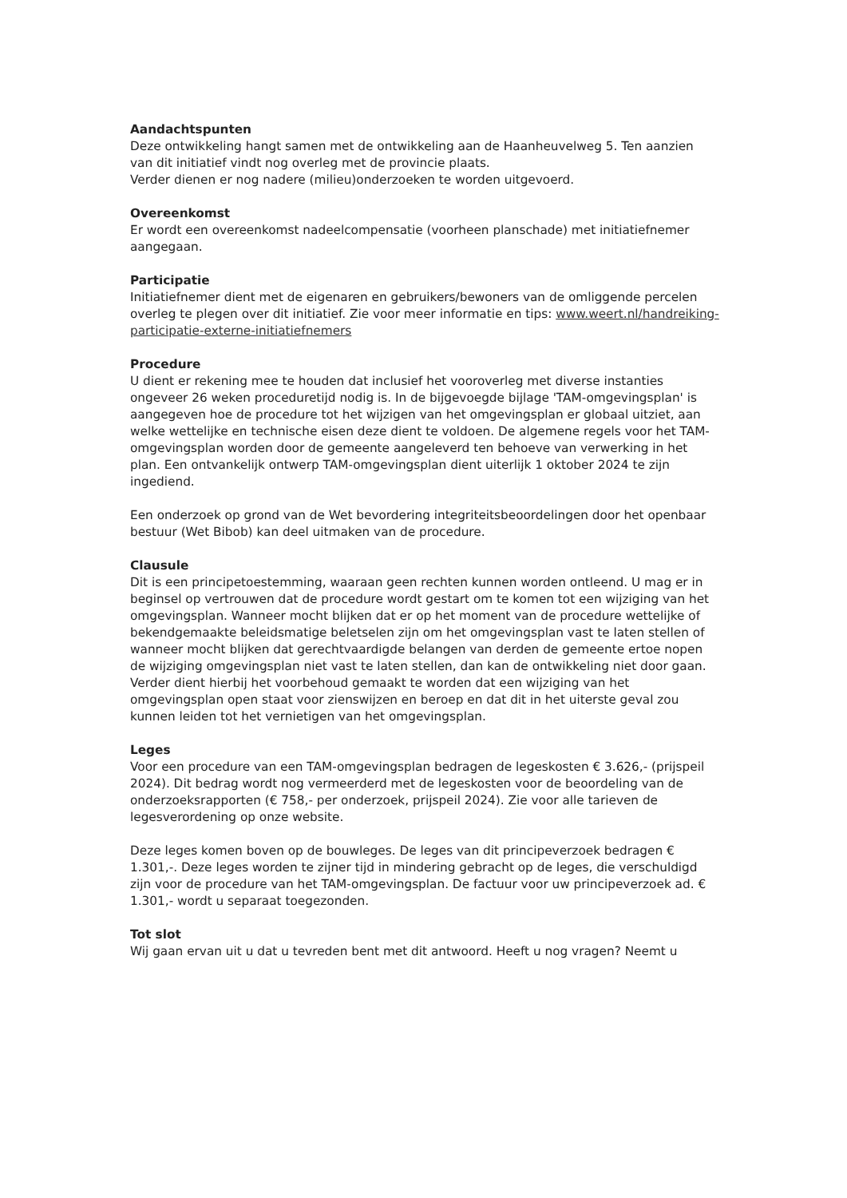Aandachtspunten
Deze ontwikkeling hangt samen met de ontwikkeling aan de Haanheuvelweg 5. Ten aanzien van dit initiatief vindt nog overleg met de provincie plaats.
Verder dienen er nog nadere (milieu)onderzoeken te worden uitgevoerd.
Overeenkomst
Er wordt een overeenkomst nadeelcompensatie (voorheen planschade) met initiatiefnemer aangegaan.
Participatie
Initiatiefnemer dient met de eigenaren en gebruikers/bewoners van de omliggende percelen overleg te plegen over dit initiatief. Zie voor meer informatie en tips: www.weert.nl/handreiking-participatie-externe-initiatiefnemers
Procedure
U dient er rekening mee te houden dat inclusief het vooroverleg met diverse instanties ongeveer 26 weken proceduretijd nodig is. In de bijgevoegde bijlage 'TAM-omgevingsplan' is aangegeven hoe de procedure tot het wijzigen van het omgevingsplan er globaal uitziet, aan welke wettelijke en technische eisen deze dient te voldoen. De algemene regels voor het TAM-omgevingsplan worden door de gemeente aangeleverd ten behoeve van verwerking in het plan. Een ontvankelijk ontwerp TAM-omgevingsplan dient uiterlijk 1 oktober 2024 te zijn ingediend.
Een onderzoek op grond van de Wet bevordering integriteitsbeoordelingen door het openbaar bestuur (Wet Bibob) kan deel uitmaken van de procedure.
Clausule
Dit is een principetoestemming, waaraan geen rechten kunnen worden ontleend. U mag er in beginsel op vertrouwen dat de procedure wordt gestart om te komen tot een wijziging van het omgevingsplan. Wanneer mocht blijken dat er op het moment van de procedure wettelijke of bekendgemaakte beleidsmatige beletselen zijn om het omgevingsplan vast te laten stellen of wanneer mocht blijken dat gerechtvaardigde belangen van derden de gemeente ertoe nopen de wijziging omgevingsplan niet vast te laten stellen, dan kan de ontwikkeling niet door gaan. Verder dient hierbij het voorbehoud gemaakt te worden dat een wijziging van het omgevingsplan open staat voor zienswijzen en beroep en dat dit in het uiterste geval zou kunnen leiden tot het vernietigen van het omgevingsplan.
Leges
Voor een procedure van een TAM-omgevingsplan bedragen de legeskosten € 3.626,- (prijspeil 2024). Dit bedrag wordt nog vermeerderd met de legeskosten voor de beoordeling van de onderzoeksrapporten (€ 758,- per onderzoek, prijspeil 2024). Zie voor alle tarieven de legesverordening op onze website.
Deze leges komen boven op de bouwleges. De leges van dit principeverzoek bedragen € 1.301,-. Deze leges worden te zijner tijd in mindering gebracht op de leges, die verschuldigd zijn voor de procedure van het TAM-omgevingsplan. De factuur voor uw principeverzoek ad. € 1.301,- wordt u separaat toegezonden.
Tot slot
Wij gaan ervan uit u dat u tevreden bent met dit antwoord. Heeft u nog vragen? Neemt u